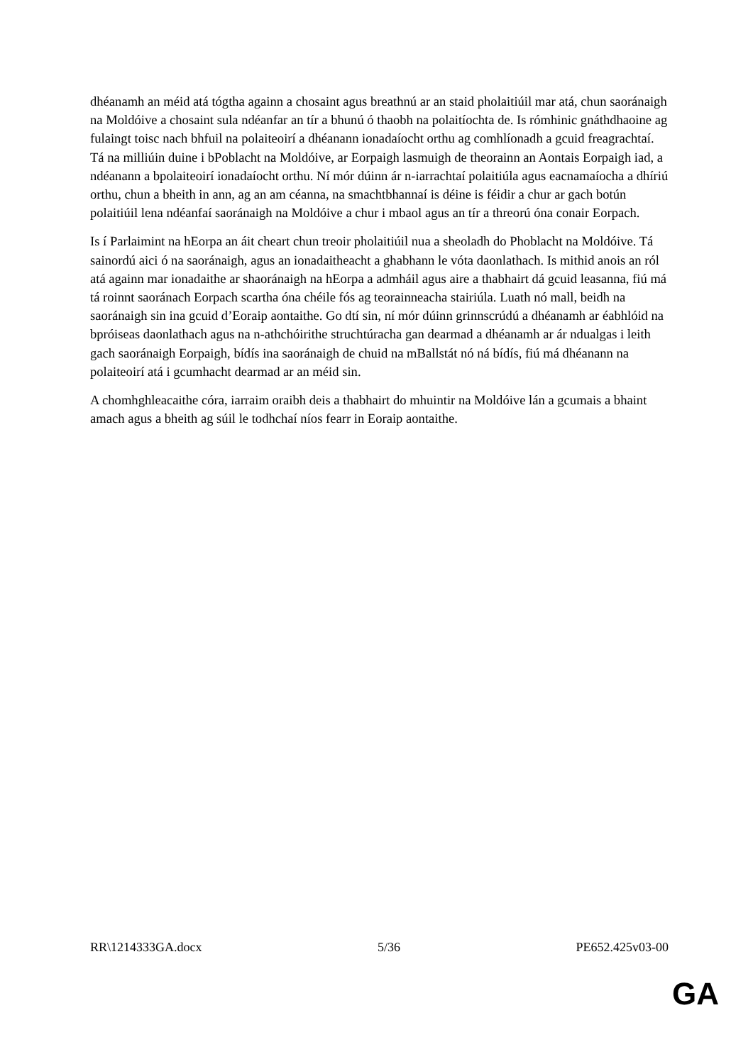dhéanamh an méid atá tógtha againn a chosaint agus breathnú ar an staid pholaitiúil mar atá, chun saoránaigh na Moldóive a chosaint sula ndéanfar an tír a bhunú ó thaobh na polaitíochta de. Is rómhinic gnáthdhaoine ag fulaingt toisc nach bhfuil na polaiteoirí a dhéanann ionadaíocht orthu ag comhlíonadh a gcuid freagrachtaí. Tá na milliúin duine i bPoblacht na Moldóive, ar Eorpaigh lasmuigh de theorainn an Aontais Eorpaigh iad, a ndéanann a bpolaiteoirí ionadaíocht orthu. Ní mór dúinn ár n-iarrachtaí polaitiúla agus eacnamaíocha a dhíriú orthu, chun a bheith in ann, ag an am céanna, na smachtbhannaí is déine is féidir a chur ar gach botún polaitiúil lena ndéanfaí saoránaigh na Moldóive a chur i mbaol agus an tír a threorú óna conair Eorpach.
Is í Parlaimint na hEorpa an áit cheart chun treoir pholaitiúil nua a sheoladh do Phoblacht na Moldóive. Tá sainordú aici ó na saoránaigh, agus an ionadaitheacht a ghabhann le vóta daonlathach. Is mithid anois an ról atá againn mar ionadaithe ar shaoránaigh na hEorpa a admháil agus aire a thabhairt dá gcuid leasanna, fiú má tá roinnt saoránach Eorpach scartha óna chéile fós ag teorainneacha stairiúla. Luath nó mall, beidh na saoránaigh sin ina gcuid d’Eoraip aontaithe. Go dtí sin, ní mór dúinn grinnscrúdú a dhéanamh ar éabhlóid na bpróiseas daonlathach agus na n-athchóirithe struchtúracha gan dearmad a dhéanamh ar ár ndualgas i leith gach saoránaigh Eorpaigh, bídís ina saoránaigh de chuid na mBallstát nó ná bídís, fiú má dhéanann na polaiteoirí atá i gcumhacht dearmad ar an méid sin.
A chomhghleacaithe córa, iarraim oraibh deis a thabhairt do mhuintir na Moldóive lán a gcumais a bhaint amach agus a bheith ag súil le todhchaí níos fearr in Eoraip aontaithe.
RR\1214333GA.docx 5/36 PE652.425v03-00
GA